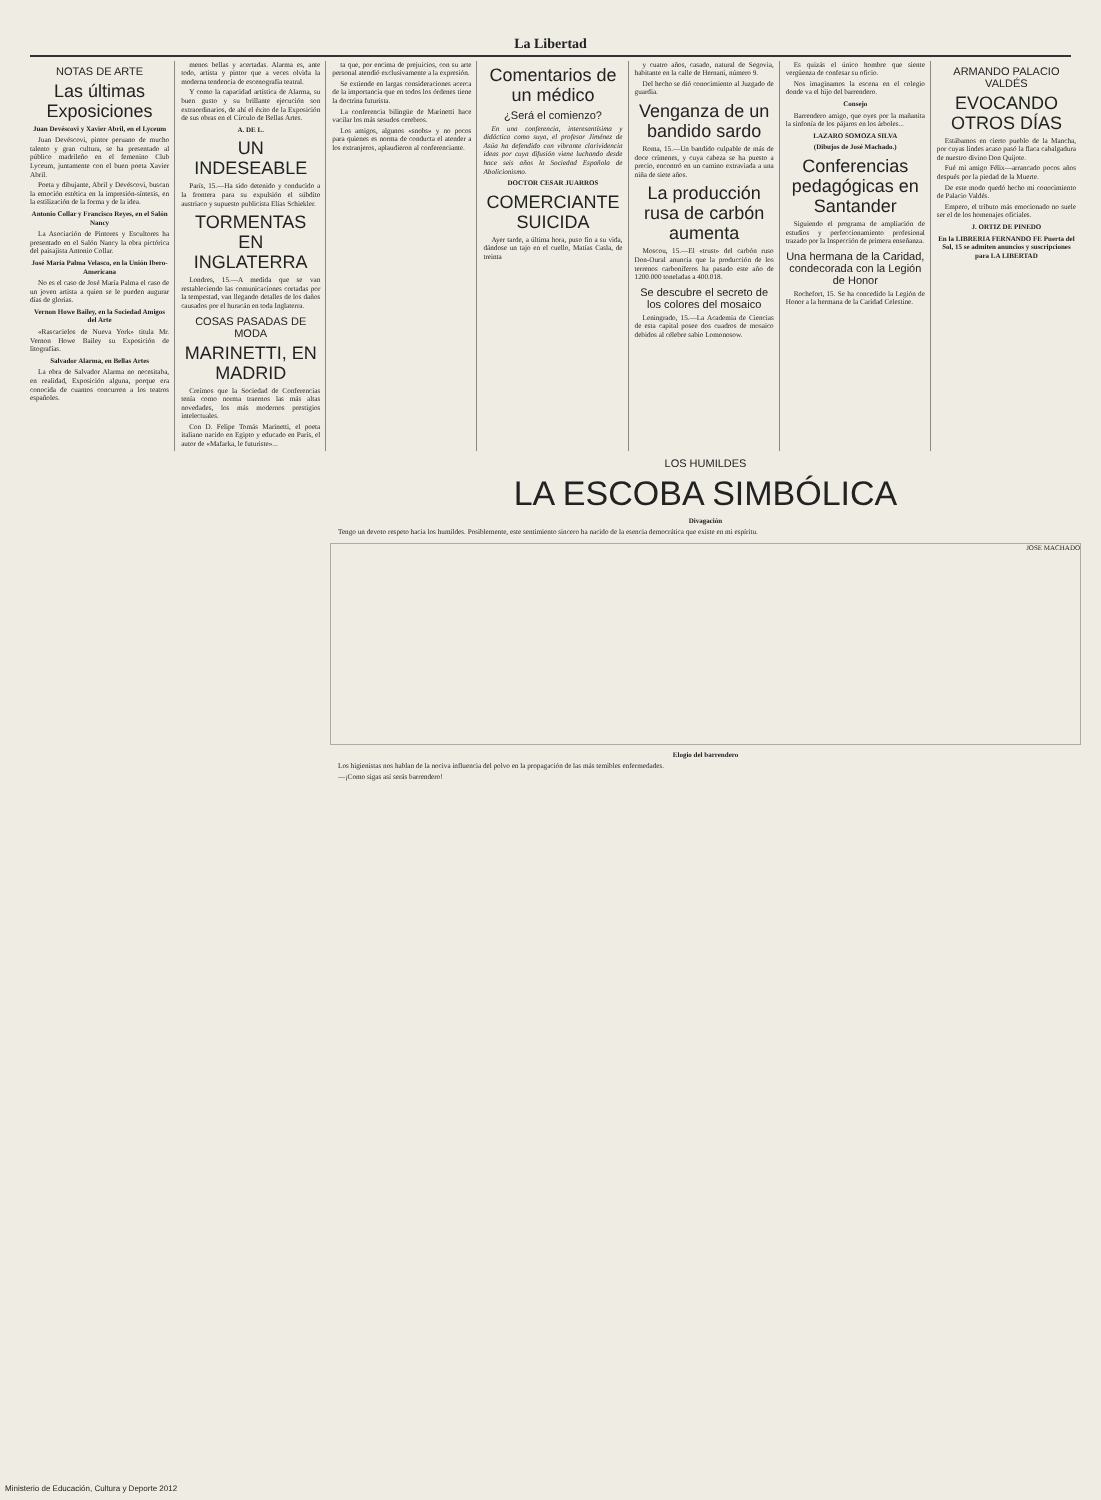La Libertad
NOTAS DE ARTE
Las últimas Exposiciones
Juan Devéscovi y Xavier Abril, en el Lyceum
Juan Devéscovi, pintor peruano de mucho talento y gran cultura, se ha presentado al público madrileño en el femenino Club Lyceum, juntamente con el buen poeta Xavier Abril.
Poeta y dibujante, Abril y Devéscovi, buscan la emoción estética en la impresión-síntesis, en la estilización de la forma y de la idea.
Antonio Collar y Francisco Reyes, en el Salón Nancy
La Asociación de Pintores y Escultores ha presentado en el Salón Nancy la obra pictórica del paisajista Antonio Collar.
José María Palma Velasco, en la Unión Ibero-Americana
No es el caso de José María Palma el caso de un joven artista a quien se le pueden augurar días de glorias.
Vernon Howe Bailey, en la Sociedad Amigos del Arte
«Rascacielos de Nueva York» titula Mr. Vernon Howe Bailey su Exposición de litografías.
Salvador Alarma, en Bellas Artes
La obra de Salvador Alarma no necesitaba, en realidad, Exposición alguna, porque era conocida de cuantos concurren a los teatros españoles.
menos bellas y acertadas. Alarma es, ante todo, artista y pintor que a veces olvida la moderna tendencia de escenografía teatral.
Y como la capacidad artística de Alarma, su buen gusto y su brillante ejecución son extraordinarios, de ahí el éxito de la Exposición de sus obras en el Círculo de Bellas Artes.
A. DE L.
UN INDESEABLE
París, 15.—Ha sido detenido y conducido a la frontera para su expulsión el súbdito austriaco y supuesto publicista Elías Schiekler.
TORMENTAS EN INGLATERRA
Londres, 15.—A medida que se van restableciendo las comunicaciones cortadas por la tempestad, van llegando detalles de los daños causados por el huracán en toda Inglaterra.
COSAS PASADAS DE MODA
MARINETTI, EN MADRID
Creímos que la Sociedad de Conferencias tenía como norma traernos las más altas novedades, los más modernos prestigios intelectuales.
Con D. Felipe Tomás Marinetti, el poeta italiano nacido en Egipto y educado en París, el autor de «Mafarka, le futuriste»...
ta que, por encima de prejuicios, con su arte personal atendió exclusivamente a la expresión.
Se extiende en largas consideraciones acerca de la importancia que en todos los órdenes tiene la doctrina futurista.
La conferencia bilingüe de Marinetti hace vacilar los más sesudos cerebros.
Los amigos, algunos «snobs» y no pocos para quienes es norma de conducta el atender a los extranjeros, aplaudieron al conferenciante.
Comentarios de un médico
¿Será el comienzo?
En una conferencia, interesantísima y didáctica como suya, el profesor Jiménez de Asúa ha defendido con vibrante clarividencia ideas por cuya difusión viene luchando desde hace seis años la Sociedad Española de Abolicionismo.
DOCTOR CESAR JUARROS
COMERCIANTE SUICIDA
Ayer tarde, a última hora, puso fin a su vida, dándose un tajo en el cuello, Matías Casla, de treinta
y cuatro años, casado, natural de Segovia, habitante en la calle de Hernani, número 9.
Del hecho se dió conocimiento al Juzgado de guardia.
Venganza de un bandido sardo
Roma, 15.—Un bandido culpable de más de doce crímenes, y cuya cabeza se ha puesto a precio, encontró en un camino extraviada a una niña de siete años.
La producción rusa de carbón aumenta
Moscou, 15.—El «trust» del carbón ruso Don-Oural anuncia que la producción de los terrenos carboníferos ha pasado este año de 1200.000 toneladas a 400.018.
Se descubre el secreto de los colores del mosaico
Leningrado, 15.—La Academia de Ciencias de esta capital posee dos cuadros de mosaico debidos al célebre sabio Lomonosow.
Es quizás el único hombre que siente vergüenza de confesar su oficio.
Nos imaginamos la escena en el colegio donde va el hijo del barrendero.
Consejo
Barrendero amigo, que oyes por la mañanita la sinfonía de los pájaros en los árboles...
LAZARO SOMOZA SILVA
(Dibujos de José Machado.)
Conferencias pedagógicas en Santander
Siguiendo el programa de ampliación de estudios y perfeccionamiento profesional trazado por la Inspección de primera enseñanza.
Una hermana de la Caridad, condecorada con la Legión de Honor
Rochefort, 15. Se ha concedido la Legión de Honor a la hermana de la Caridad Celestine.
ARMANDO PALACIO VALDÉS
EVOCANDO OTROS DÍAS
Estábamos en cierto pueblo de la Mancha, por cuyas lindes acaso pasó la flaca cabalgadura de nuestro divino Don Quijote.
Fué mi amigo Félix—arrancado pocos años después por la piedad de la Muerte.
De este modo quedó hecho mi conocimiento de Palacio Valdés.
Empero, el tributo más emocionado no suele ser el de los homenajes oficiales.
J. ORTIZ DE PINEDO
En la LIBRERIA FERNANDO FE Puerta del Sol, 15 se admiten anuncios y suscripciones para LA LIBERTAD
LOS HUMILDES
LA ESCOBA SIMBÓLICA
Divagación
Tengo un devoto respeto hacia los humildes. Posiblemente, este sentimiento sincero ha nacido de la esencia democrática que existe en mi espíritu.
JOSE MACHADO
Elogio del barrendero
Los higienistas nos hablan de la nociva influencia del polvo en la propagación de las más temibles enfermedades.
—¡Como sigas así serás barrendero!
Ministerio de Educación, Cultura y Deporte 2012